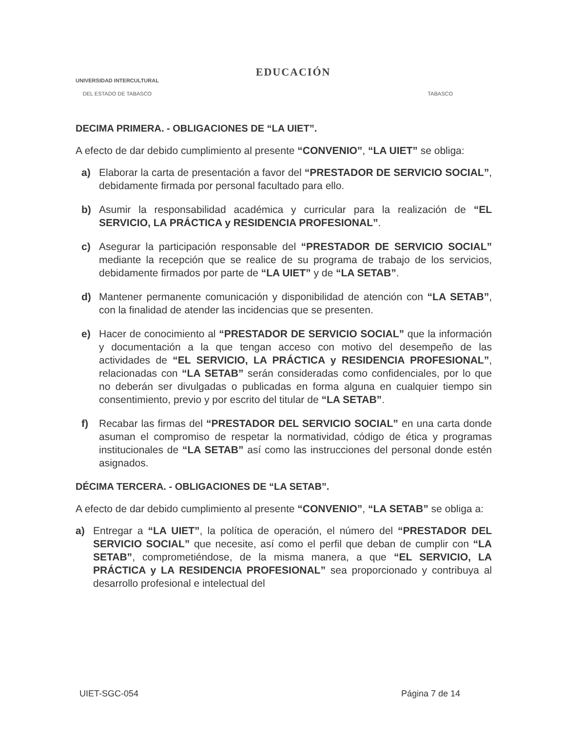UNIVERSIDAD INTERCULTURAL
DEL ESTADO DE TABASCO
EDUCACIÓN
TABASCO
DECIMA PRIMERA. - OBLIGACIONES DE “LA UIET”.
A efecto de dar debido cumplimiento al presente “CONVENIO”, “LA UIET” se obliga:
a) Elaborar la carta de presentación a favor del “PRESTADOR DE SERVICIO SOCIAL”, debidamente firmada por personal facultado para ello.
b) Asumir la responsabilidad académica y curricular para la realización de “EL SERVICIO, LA PRÁCTICA y RESIDENCIA PROFESIONAL”.
c) Asegurar la participación responsable del “PRESTADOR DE SERVICIO SOCIAL” mediante la recepción que se realice de su programa de trabajo de los servicios, debidamente firmados por parte de “LA UIET” y de “LA SETAB”.
d) Mantener permanente comunicación y disponibilidad de atención con “LA SETAB”, con la finalidad de atender las incidencias que se presenten.
e) Hacer de conocimiento al “PRESTADOR DE SERVICIO SOCIAL” que la información y documentación a la que tengan acceso con motivo del desempeño de las actividades de “EL SERVICIO, LA PRÁCTICA y RESIDENCIA PROFESIONAL”, relacionadas con “LA SETAB” serán consideradas como confidenciales, por lo que no deberán ser divulgadas o publicadas en forma alguna en cualquier tiempo sin consentimiento, previo y por escrito del titular de “LA SETAB”.
f) Recabar las firmas del “PRESTADOR DEL SERVICIO SOCIAL” en una carta donde asuman el compromiso de respetar la normatividad, código de ética y programas institucionales de “LA SETAB” así como las instrucciones del personal donde estén asignados.
DÉCIMA TERCERA. - OBLIGACIONES DE “LA SETAB”.
A efecto de dar debido cumplimiento al presente “CONVENIO”, “LA SETAB” se obliga a:
a) Entregar a “LA UIET”, la política de operación, el número del “PRESTADOR DEL SERVICIO SOCIAL” que necesite, así como el perfil que deban de cumplir con “LA SETAB”, comprometiéndose, de la misma manera, a que “EL SERVICIO, LA PRÁCTICA y LA RESIDENCIA PROFESIONAL” sea proporcionado y contribuya al desarrollo profesional e intelectual del
UIET-SGC-054 Página 7 de 14